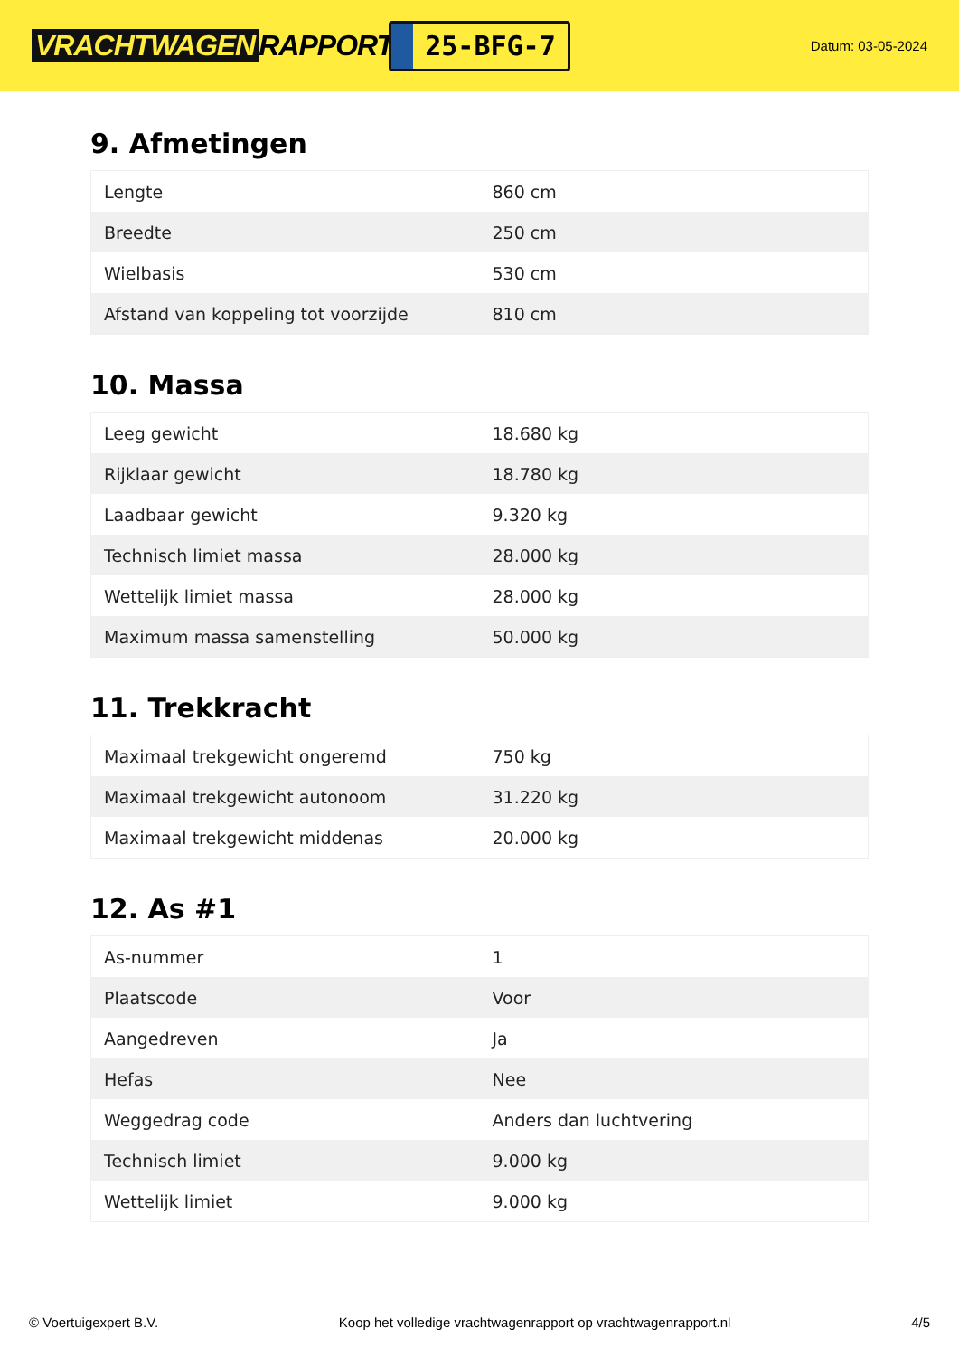VRACHTWAGEN RAPPORT.NL
25-BFG-7
Datum: 03-05-2024
9. Afmetingen
| Lengte | 860 cm |
| Breedte | 250 cm |
| Wielbasis | 530 cm |
| Afstand van koppeling tot voorzijde | 810 cm |
10. Massa
| Leeg gewicht | 18.680 kg |
| Rijklaar gewicht | 18.780 kg |
| Laadbaar gewicht | 9.320 kg |
| Technisch limiet massa | 28.000 kg |
| Wettelijk limiet massa | 28.000 kg |
| Maximum massa samenstelling | 50.000 kg |
11. Trekkracht
| Maximaal trekgewicht ongeremd | 750 kg |
| Maximaal trekgewicht autonoom | 31.220 kg |
| Maximaal trekgewicht middenas | 20.000 kg |
12. As #1
| As-nummer | 1 |
| Plaatscode | Voor |
| Aangedreven | Ja |
| Hefas | Nee |
| Weggedrag code | Anders dan luchtvering |
| Technisch limiet | 9.000 kg |
| Wettelijk limiet | 9.000 kg |
© Voertuigexpert B.V. Koop het volledige vrachtwagenrapport op vrachtwagenrapport.nl 4/5